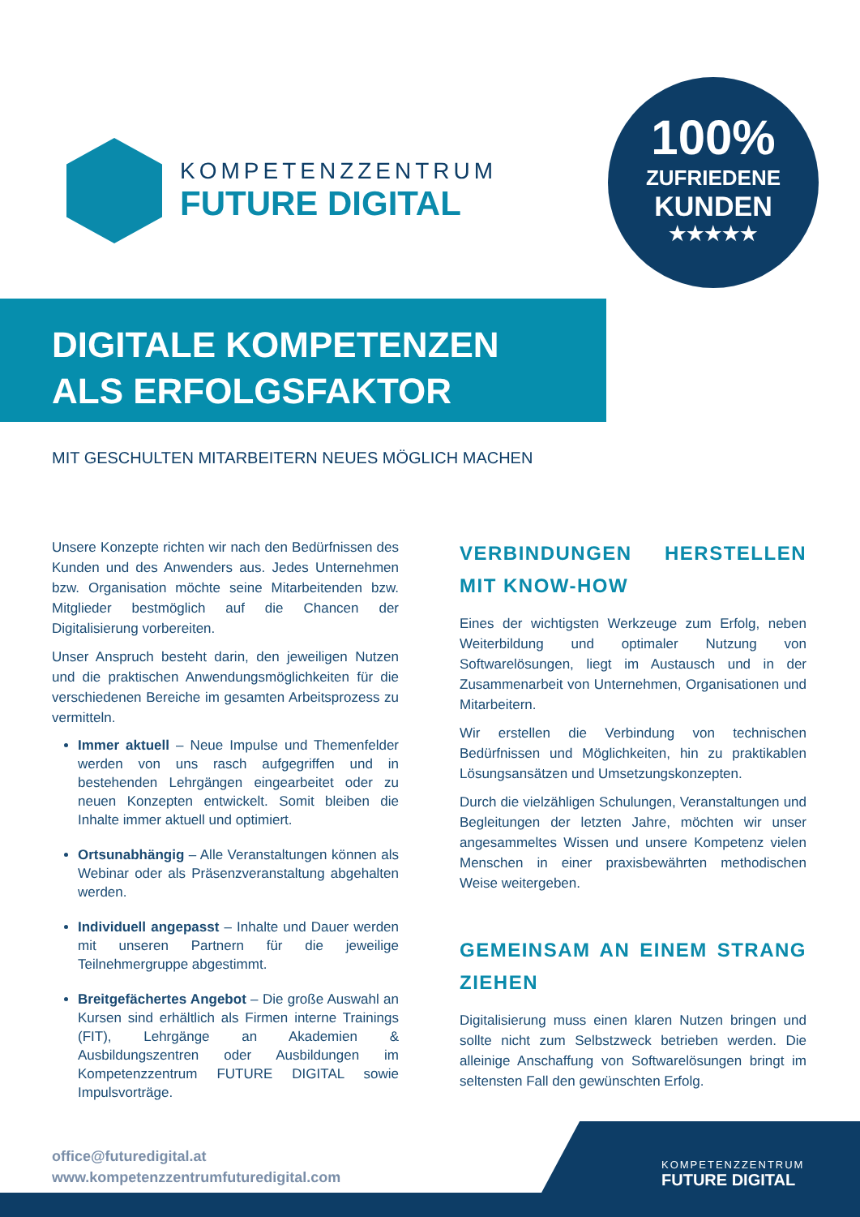KOMPETENZZENTRUM
FUTURE DIGITAL
100%
ZUFRIEDENE
KUNDEN
★★★★★
DIGITALE KOMPETENZEN
ALS ERFOLGSFAKTOR
MIT GESCHULTEN MITARBEITERN NEUES MÖGLICH MACHEN
Unsere Konzepte richten wir nach den Bedürfnissen des Kunden und des Anwenders aus. Jedes Unternehmen bzw. Organisation möchte seine Mitarbeitenden bzw. Mitglieder bestmöglich auf die Chancen der Digitalisierung vorbereiten.
Unser Anspruch besteht darin, den jeweiligen Nutzen und die praktischen Anwendungsmöglichkeiten für die verschiedenen Bereiche im gesamten Arbeitsprozess zu vermitteln.
Immer aktuell – Neue Impulse und Themenfelder werden von uns rasch aufgegriffen und in bestehenden Lehrgängen eingearbeitet oder zu neuen Konzepten entwickelt. Somit bleiben die Inhalte immer aktuell und optimiert.
Ortsunabhängig – Alle Veranstaltungen können als Webinar oder als Präsenzveranstaltung abgehalten werden.
Individuell angepasst – Inhalte und Dauer werden mit unseren Partnern für die jeweilige Teilnehmergruppe abgestimmt.
Breitgefächertes Angebot – Die große Auswahl an Kursen sind erhältlich als Firmen interne Trainings (FIT), Lehrgänge an Akademien & Ausbildungszentren oder Ausbildungen im Kompetenzzentrum FUTURE DIGITAL sowie Impulsvorträge.
VERBINDUNGEN HERSTELLEN MIT KNOW-HOW
Eines der wichtigsten Werkzeuge zum Erfolg, neben Weiterbildung und optimaler Nutzung von Softwarelösungen, liegt im Austausch und in der Zusammenarbeit von Unternehmen, Organisationen und Mitarbeitern.
Wir erstellen die Verbindung von technischen Bedürfnissen und Möglichkeiten, hin zu praktikablen Lösungsansätzen und Umsetzungskonzepten.
Durch die vielzähligen Schulungen, Veranstaltungen und Begleitungen der letzten Jahre, möchten wir unser angesammeltes Wissen und unsere Kompetenz vielen Menschen in einer praxisbewährten methodischen Weise weitergeben.
GEMEINSAM AN EINEM STRANG ZIEHEN
Digitalisierung muss einen klaren Nutzen bringen und sollte nicht zum Selbstzweck betrieben werden. Die alleinige Anschaffung von Softwarelösungen bringt im seltensten Fall den gewünschten Erfolg.
office@futuredigital.at
www.kompetenzzentrumfuturedigital.com
KOMPETENZZENTRUM
FUTURE DIGITAL